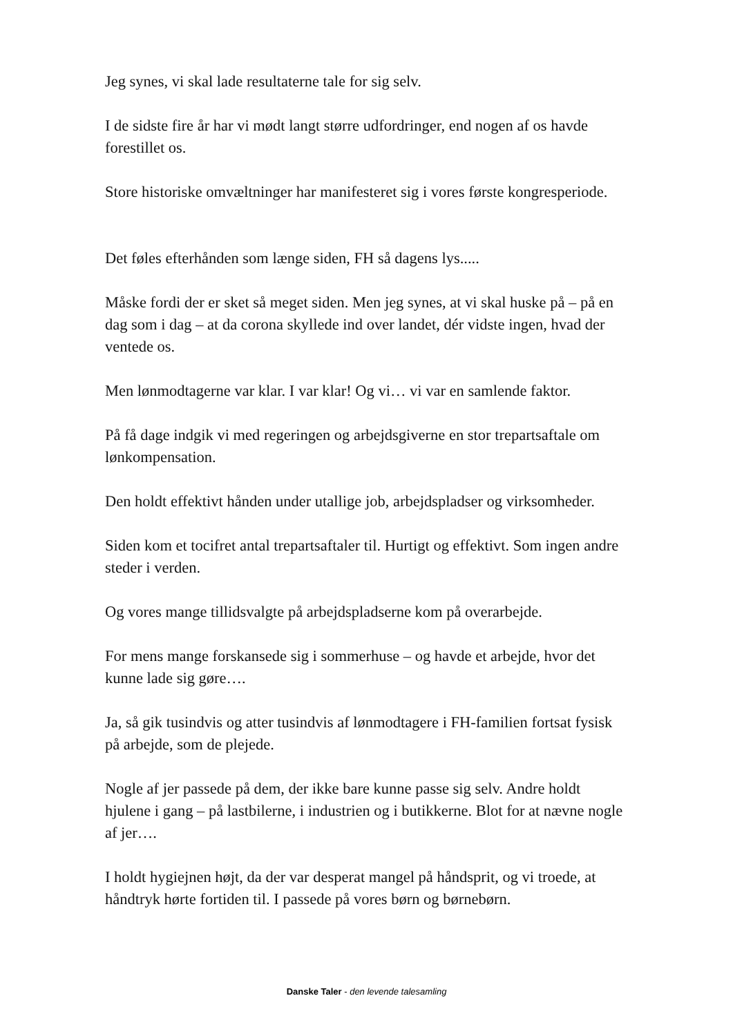Jeg synes, vi skal lade resultaterne tale for sig selv.
I de sidste fire år har vi mødt langt større udfordringer, end nogen af os havde forestillet os.
Store historiske omvæltninger har manifesteret sig i vores første kongresperiode.
Det føles efterhånden som længe siden, FH så dagens lys.....
Måske fordi der er sket så meget siden. Men jeg synes, at vi skal huske på – på en dag som i dag – at da corona skyllede ind over landet, dér vidste ingen, hvad der ventede os.
Men lønmodtagerne var klar. I var klar! Og vi… vi var en samlende faktor.
På få dage indgik vi med regeringen og arbejdsgiverne en stor trepartsaftale om lønkompensation.
Den holdt effektivt hånden under utallige job, arbejdspladser og virksomheder.
Siden kom et tocifret antal trepartsaftaler til. Hurtigt og effektivt. Som ingen andre steder i verden.
Og vores mange tillidsvalgte på arbejdspladserne kom på overarbejde.
For mens mange forskansede sig i sommerhuse – og havde et arbejde, hvor det kunne lade sig gøre….
Ja, så gik tusindvis og atter tusindvis af lønmodtagere i FH-familien fortsat fysisk på arbejde, som de plejede.
Nogle af jer passede på dem, der ikke bare kunne passe sig selv. Andre holdt hjulene i gang – på lastbilerne, i industrien og i butikkerne. Blot for at nævne nogle af jer….
I holdt hygiejnen højt, da der var desperat mangel på håndsprit, og vi troede, at håndtryk hørte fortiden til. I passede på vores børn og børnebørn.
Danske Taler - den levende talesamling